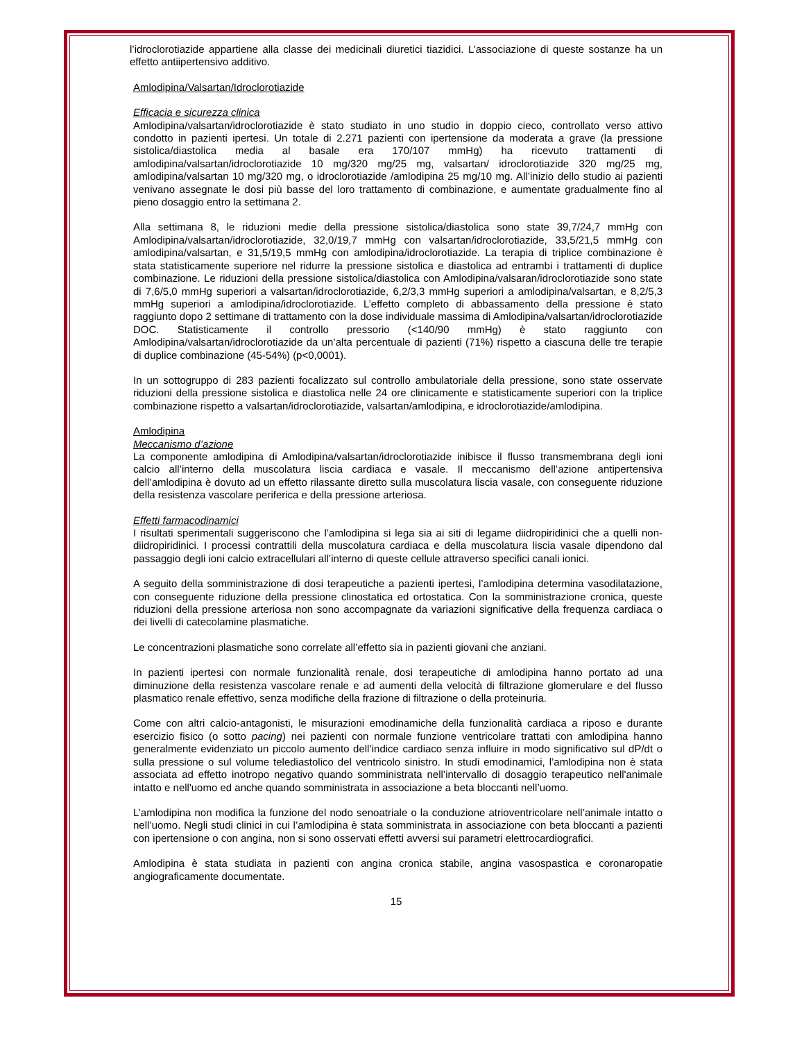l’idroclorotiazide appartiene alla classe dei medicinali diuretici tiazidici. L’associazione di queste sostanze ha un effetto antiipertensivo additivo.
Amlodipina/Valsartan/Idroclorotiazide
Efficacia e sicurezza clinica
Amlodipina/valsartan/idroclorotiazide è stato studiato in uno studio in doppio cieco, controllato verso attivo condotto in pazienti ipertesi. Un totale di 2.271 pazienti con ipertensione da moderata a grave (la pressione sistolica/diastolica media al basale era 170/107 mmHg) ha ricevuto trattamenti di amlodipina/valsartan/idroclorotiazide 10 mg/320 mg/25 mg, valsartan/ idroclorotiazide 320 mg/25 mg, amlodipina/valsartan 10 mg/320 mg, o idroclorotiazide /amlodipina 25 mg/10 mg. All’inizio dello studio ai pazienti venivano assegnate le dosi più basse del loro trattamento di combinazione, e aumentate gradualmente fino al pieno dosaggio entro la settimana 2.
Alla settimana 8, le riduzioni medie della pressione sistolica/diastolica sono state 39,7/24,7 mmHg con Amlodipina/valsartan/idroclorotiazide, 32,0/19,7 mmHg con valsartan/idroclorotiazide, 33,5/21,5 mmHg con amlodipina/valsartan, e 31,5/19,5 mmHg con amlodipina/idroclorotiazide. La terapia di triplice combinazione è stata statisticamente superiore nel ridurre la pressione sistolica e diastolica ad entrambi i trattamenti di duplice combinazione. Le riduzioni della pressione sistolica/diastolica con Amlodipina/valsaran/idroclorotiazide sono state di 7,6/5,0 mmHg superiori a valsartan/idroclorotiazide, 6,2/3,3 mmHg superiori a amlodipina/valsartan, e 8,2/5,3 mmHg superiori a amlodipina/idroclorotiazide. L’effetto completo di abbassamento della pressione è stato raggiunto dopo 2 settimane di trattamento con la dose individuale massima di Amlodipina/valsartan/idroclorotiazide DOC. Statisticamente il controllo pressorio (<140/90 mmHg) è stato raggiunto con Amlodipina/valsartan/idroclorotiazide da un’alta percentuale di pazienti (71%) rispetto a ciascuna delle tre terapie di duplice combinazione (45-54%) (p<0,0001).
In un sottogruppo di 283 pazienti focalizzato sul controllo ambulatoriale della pressione, sono state osservate riduzioni della pressione sistolica e diastolica nelle 24 ore clinicamente e statisticamente superiori con la triplice combinazione rispetto a valsartan/idroclorotiazide, valsartan/amlodipina, e idroclorotiazide/amlodipina.
Amlodipina
Meccanismo d’azione
La componente amlodipina di Amlodipina/valsartan/idroclorotiazide inibisce il flusso transmembrana degli ioni calcio all’interno della muscolatura liscia cardiaca e vasale. Il meccanismo dell’azione antipertensiva dell’amlodipina è dovuto ad un effetto rilassante diretto sulla muscolatura liscia vasale, con conseguente riduzione della resistenza vascolare periferica e della pressione arteriosa.
Effetti farmacodinamici
I risultati sperimentali suggeriscono che l’amlodipina si lega sia ai siti di legame diidropiridinici che a quelli non-diidropiridinici. I processi contrattili della muscolatura cardiaca e della muscolatura liscia vasale dipendono dal passaggio degli ioni calcio extracellulari all’interno di queste cellule attraverso specifici canali ionici.
A seguito della somministrazione di dosi terapeutiche a pazienti ipertesi, l’amlodipina determina vasodilatazione, con conseguente riduzione della pressione clinostatica ed ortostatica. Con la somministrazione cronica, queste riduzioni della pressione arteriosa non sono accompagnate da variazioni significative della frequenza cardiaca o dei livelli di catecolamine plasmatiche.
Le concentrazioni plasmatiche sono correlate all’effetto sia in pazienti giovani che anziani.
In pazienti ipertesi con normale funzionalità renale, dosi terapeutiche di amlodipina hanno portato ad una diminuzione della resistenza vascolare renale e ad aumenti della velocità di filtrazione glomerulare e del flusso plasmatico renale effettivo, senza modifiche della frazione di filtrazione o della proteinuria.
Come con altri calcio-antagonisti, le misurazioni emodinamiche della funzionalità cardiaca a riposo e durante esercizio fisico (o sotto pacing) nei pazienti con normale funzione ventricolare trattati con amlodipina hanno generalmente evidenziato un piccolo aumento dell’indice cardiaco senza influire in modo significativo sul dP/dt o sulla pressione o sul volume telediastolico del ventricolo sinistro. In studi emodinamici, l’amlodipina non è stata associata ad effetto inotropo negativo quando somministrata nell’intervallo di dosaggio terapeutico nell'animale intatto e nell'uomo ed anche quando somministrata in associazione a beta bloccanti nell’uomo.
L’amlodipina non modifica la funzione del nodo senoatriale o la conduzione atrioventricolare nell’animale intatto o nell’uomo. Negli studi clinici in cui l’amlodipina è stata somministrata in associazione con beta bloccanti a pazienti con ipertensione o con angina, non si sono osservati effetti avversi sui parametri elettrocardiografici.
Amlodipina è stata studiata in pazienti con angina cronica stabile, angina vasospastica e coronaropatie angiograficamente documentate.
15